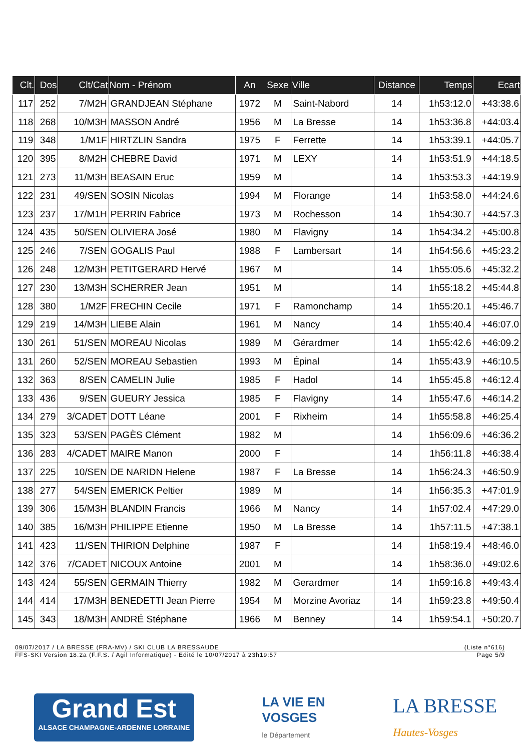| Clt. | Dos | Clt/Cat | Nom - Prénom | An | Sexe | Ville | Distance | Temps | Ecart |
| --- | --- | --- | --- | --- | --- | --- | --- | --- | --- |
| 117 | 252 | 7/M2H | GRANDJEAN Stéphane | 1972 | M | Saint-Nabord | 14 | 1h53:12.0 | +43:38.6 |
| 118 | 268 | 10/M3H | MASSON André | 1956 | M | La Bresse | 14 | 1h53:36.8 | +44:03.4 |
| 119 | 348 | 1/M1F | HIRTZLIN Sandra | 1975 | F | Ferrette | 14 | 1h53:39.1 | +44:05.7 |
| 120 | 395 | 8/M2H | CHEBRE David | 1971 | M | LEXY | 14 | 1h53:51.9 | +44:18.5 |
| 121 | 273 | 11/M3H | BEASAIN Eruc | 1959 | M | | 14 | 1h53:53.3 | +44:19.9 |
| 122 | 231 | 49/SEN | SOSIN Nicolas | 1994 | M | Florange | 14 | 1h53:58.0 | +44:24.6 |
| 123 | 237 | 17/M1H | PERRIN Fabrice | 1973 | M | Rochesson | 14 | 1h54:30.7 | +44:57.3 |
| 124 | 435 | 50/SEN | OLIVIERA José | 1980 | M | Flavigny | 14 | 1h54:34.2 | +45:00.8 |
| 125 | 246 | 7/SEN | GOGALIS Paul | 1988 | F | Lambersart | 14 | 1h54:56.6 | +45:23.2 |
| 126 | 248 | 12/M3H | PETITGERARD Hervé | 1967 | M | | 14 | 1h55:05.6 | +45:32.2 |
| 127 | 230 | 13/M3H | SCHERRER Jean | 1951 | M | | 14 | 1h55:18.2 | +45:44.8 |
| 128 | 380 | 1/M2F | FRECHIN Cecile | 1971 | F | Ramonchamp | 14 | 1h55:20.1 | +45:46.7 |
| 129 | 219 | 14/M3H | LIEBE Alain | 1961 | M | Nancy | 14 | 1h55:40.4 | +46:07.0 |
| 130 | 261 | 51/SEN | MOREAU Nicolas | 1989 | M | Gérardmer | 14 | 1h55:42.6 | +46:09.2 |
| 131 | 260 | 52/SEN | MOREAU Sebastien | 1993 | M | Épinal | 14 | 1h55:43.9 | +46:10.5 |
| 132 | 363 | 8/SEN | CAMELIN Julie | 1985 | F | Hadol | 14 | 1h55:45.8 | +46:12.4 |
| 133 | 436 | 9/SEN | GUEURY Jessica | 1985 | F | Flavigny | 14 | 1h55:47.6 | +46:14.2 |
| 134 | 279 | 3/CADET | DOTT Léane | 2001 | F | Rixheim | 14 | 1h55:58.8 | +46:25.4 |
| 135 | 323 | 53/SEN | PAGÈS Clément | 1982 | M | | 14 | 1h56:09.6 | +46:36.2 |
| 136 | 283 | 4/CADET | MAIRE Manon | 2000 | F | | 14 | 1h56:11.8 | +46:38.4 |
| 137 | 225 | 10/SEN | DE NARIDN Helene | 1987 | F | La Bresse | 14 | 1h56:24.3 | +46:50.9 |
| 138 | 277 | 54/SEN | EMERICK Peltier | 1989 | M | | 14 | 1h56:35.3 | +47:01.9 |
| 139 | 306 | 15/M3H | BLANDIN Francis | 1966 | M | Nancy | 14 | 1h57:02.4 | +47:29.0 |
| 140 | 385 | 16/M3H | PHILIPPE Etienne | 1950 | M | La Bresse | 14 | 1h57:11.5 | +47:38.1 |
| 141 | 423 | 11/SEN | THIRION Delphine | 1987 | F | | 14 | 1h58:19.4 | +48:46.0 |
| 142 | 376 | 7/CADET | NICOUX Antoine | 2001 | M | | 14 | 1h58:36.0 | +49:02.6 |
| 143 | 424 | 55/SEN | GERMAIN Thierry | 1982 | M | Gerardmer | 14 | 1h59:16.8 | +49:43.4 |
| 144 | 414 | 17/M3H | BENEDETTI Jean Pierre | 1954 | M | Morzine Avoriaz | 14 | 1h59:23.8 | +49:50.4 |
| 145 | 343 | 18/M3H | ANDRÉ Stéphane | 1966 | M | Benney | 14 | 1h59:54.1 | +50:20.7 |
09/07/2017 / LA BRESSE (FRA-MV) / SKI CLUB LA BRESSAUDE (Liste n°616)
FFS-SKI Version 18.2a (F.F.S. / Agil Informatique) - Edité le 10/07/2017 à 23h19:57 Page 5/9
Grand Est
ALSACE CHAMPAGNE-ARDENNE LORRAINE
LA VIE EN
VOSGES
le Département
LA BRESSE
Hautes-Vosges